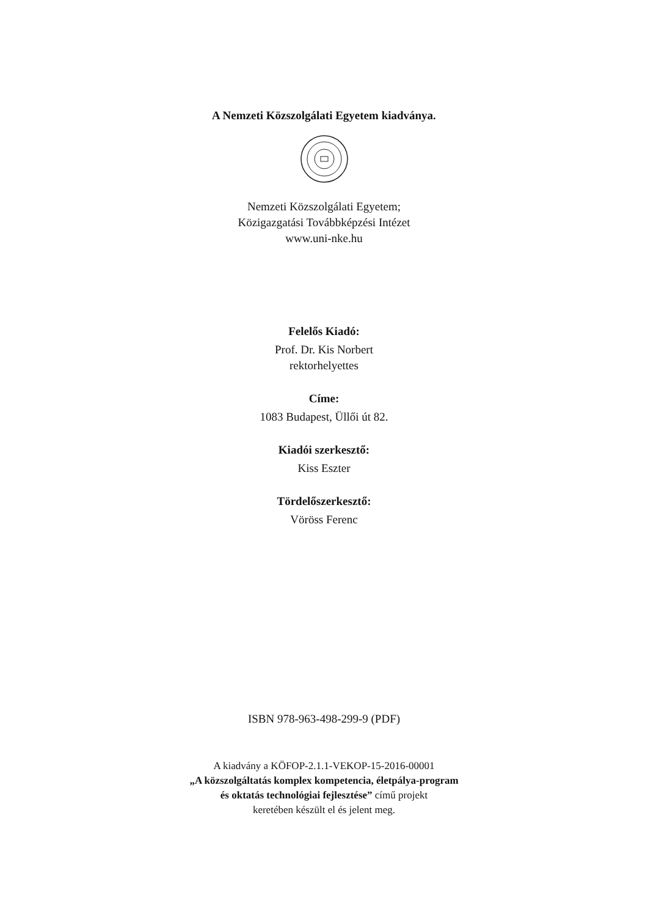A Nemzeti Közszolgálati Egyetem kiadványa.
Nemzeti Közszolgálati Egyetem;
Közigazgatási Továbbképzési Intézet
www.uni-nke.hu
Felelős Kiadó:
Prof. Dr. Kis Norbert
rektorhelyettes
Címe:
1083 Budapest, Üllői út 82.
Kiadói szerkesztő:
Kiss Eszter
Tördelőszerkesztő:
Vöröss Ferenc
ISBN 978-963-498-299-9 (PDF)
A kiadvány a KÖFOP-2.1.1-VEKOP-15-2016-00001
„A közszolgáltatás komplex kompetencia, életpálya-program
és oktatás technológiai fejlesztése” című projekt
keretében készült el és jelent meg.